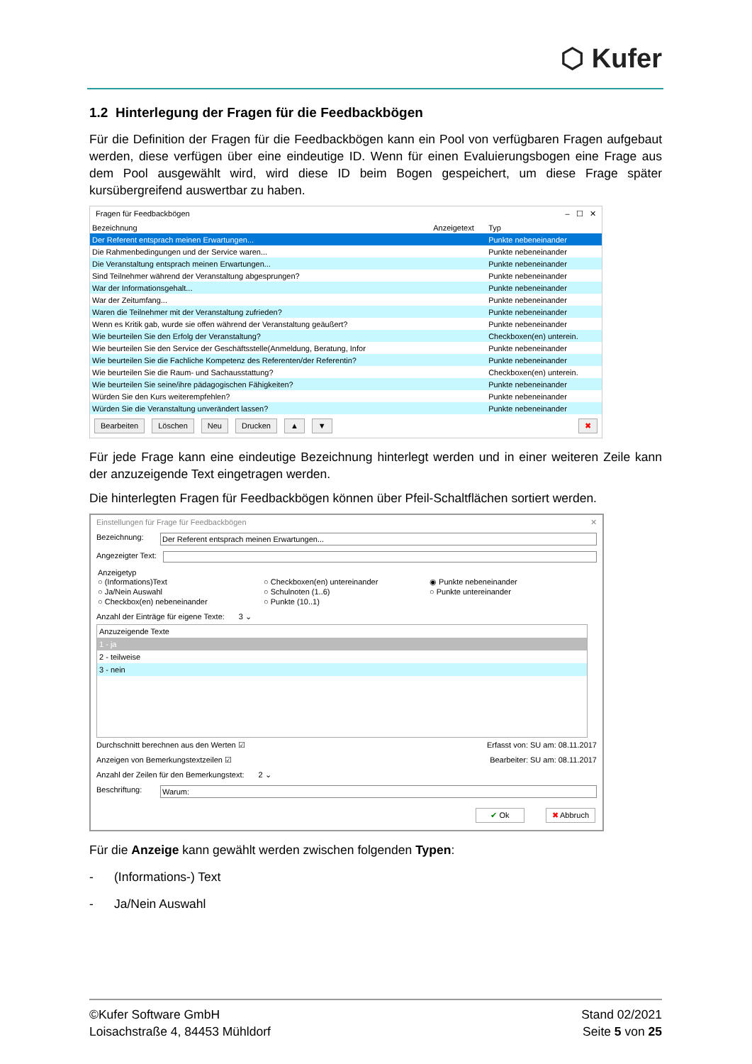⬡ Kufer
1.2 Hinterlegung der Fragen für die Feedbackbögen
Für die Definition der Fragen für die Feedbackbögen kann ein Pool von verfügbaren Fragen aufgebaut werden, diese verfügen über eine eindeutige ID. Wenn für einen Evaluierungsbogen eine Frage aus dem Pool ausgewählt wird, wird diese ID beim Bogen gespeichert, um diese Frage später kursübergreifend auswertbar zu haben.
Fragen für Feedbackbögen – ☐ ✕
| Bezeichnung | Anzeigetext | Typ |
| --- | --- | --- |
| Der Referent entsprach meinen Erwartungen... | | Punkte nebeneinander |
| Die Rahmenbedingungen und der Service waren... | | Punkte nebeneinander |
| Die Veranstaltung entsprach meinen Erwartungen... | | Punkte nebeneinander |
| Sind Teilnehmer während der Veranstaltung abgesprungen? | | Punkte nebeneinander |
| War der Informationsgehalt... | | Punkte nebeneinander |
| War der Zeitumfang... | | Punkte nebeneinander |
| Waren die Teilnehmer mit der Veranstaltung zufrieden? | | Punkte nebeneinander |
| Wenn es Kritik gab, wurde sie offen während der Veranstaltung geäußert? | | Punkte nebeneinander |
| Wie beurteilen Sie den Erfolg der Veranstaltung? | | Checkboxen(en) unterein. |
| Wie beurteilen Sie den Service der Geschäftsstelle(Anmeldung, Beratung, Infor | | Punkte nebeneinander |
| Wie beurteilen Sie die Fachliche Kompetenz des Referenten/der Referentin? | | Punkte nebeneinander |
| Wie beurteilen Sie die Raum- und Sachausstattung? | | Checkboxen(en) unterein. |
| Wie beurteilen Sie seine/ihre pädagogischen Fähigkeiten? | | Punkte nebeneinander |
| Würden Sie den Kurs weiterempfehlen? | | Punkte nebeneinander |
| Würden Sie die Veranstaltung unverändert lassen? | | Punkte nebeneinander |
Bearbeiten Löschen Neu Drucken ▲ ▼ ✖
Für jede Frage kann eine eindeutige Bezeichnung hinterlegt werden und in einer weiteren Zeile kann der anzuzeigende Text eingetragen werden.
Die hinterlegten Fragen für Feedbackbögen können über Pfeil-Schaltflächen sortiert werden.
Einstellungen für Frage für Feedbackbögen ✕
Bezeichnung: Der Referent entsprach meinen Erwartungen...
Angezeigter Text:
Anzeigetyp
○ (Informations)Text ○ Checkboxen(en) untereinander ◉ Punkte nebeneinander ○ Ja/Nein Auswahl ○ Schulnoten (1..6) ○ Punkte untereinander ○ Checkbox(en) nebeneinander ○ Punkte (10..1)
Anzahl der Einträge für eigene Texte: 3 ⌄
| Anzuzeigende Texte |
| --- |
| 1 - ja |
| 2 - teilweise |
| 3 - nein |
Durchschnitt berechnen aus den Werten ☑ Erfasst von: SU am: 08.11.2017
Anzeigen von Bemerkungstextzeilen ☑ Bearbeiter: SU am: 08.11.2017
Anzahl der Zeilen für den Bemerkungstext: 2 ⌄
Beschriftung: Warum:
✔ Ok ✖ Abbruch
Für die Anzeige kann gewählt werden zwischen folgenden Typen:
- (Informations-) Text
- Ja/Nein Auswahl
©Kufer Software GmbH
Loisachstraße 4, 84453 Mühldorf
Stand 02/2021
Seite 5 von 25